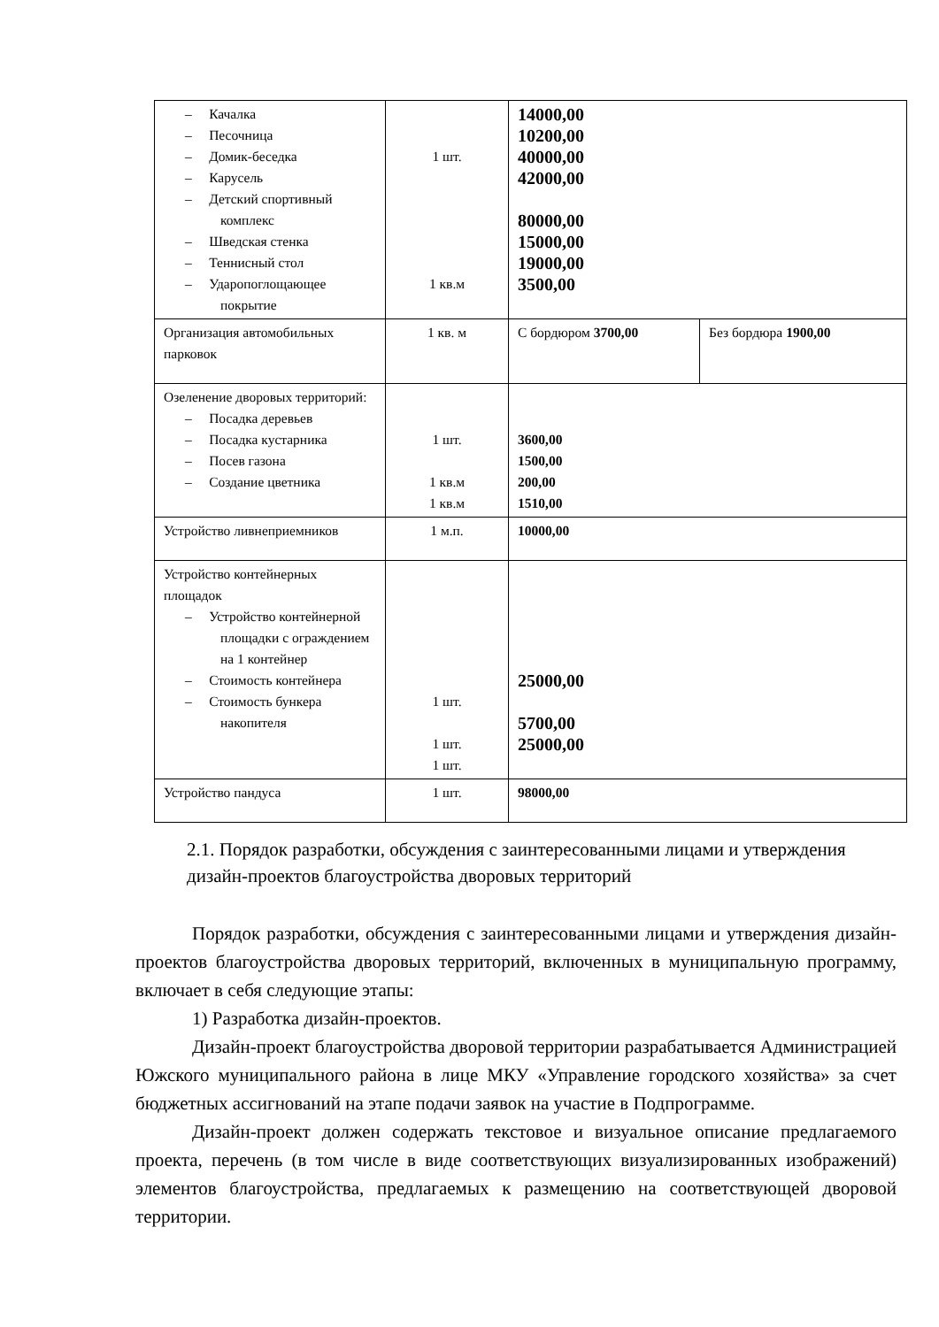| – Качалка – Песочница – Домик-беседка – Карусель – Детский спортивный комплекс – Шведская стенка – Теннисный стол – Ударопоглощающее покрытие | 1 шт. 1 кв.м | 14000,00 10200,00 40000,00 42000,00 80000,00 15000,00 19000,00 3500,00 | |
| Организация автомобильных парковок | 1 кв. м | С бордюром 3700,00 | Без бордюра 1900,00 |
| Озеленение дворовых территорий: – Посадка деревьев – Посадка кустарника – Посев газона – Создание цветника | 1 шт. 1 кв.м 1 кв.м | 3600,00 1500,00 200,00 1510,00 | |
| Устройство ливнеприемников | 1 м.п. | 10000,00 | |
| Устройство контейнерных площадок – Устройство контейнерной площадки с ограждением на 1 контейнер – Стоимость контейнера – Стоимость бункера накопителя | 1 шт. 1 шт. 1 шт. | 25000,00 5700,00 25000,00 | |
| Устройство пандуса | 1 шт. | 98000,00 | |
2.1. Порядок разработки, обсуждения с заинтересованными лицами и утверждения дизайн-проектов благоустройства дворовых территорий
Порядок разработки, обсуждения с заинтересованными лицами и утверждения дизайн-проектов благоустройства дворовых территорий, включенных в муниципальную программу, включает в себя следующие этапы:
1) Разработка дизайн-проектов.
Дизайн-проект благоустройства дворовой территории разрабатывается Администрацией Южского муниципального района в лице МКУ «Управление городского хозяйства» за счет бюджетных ассигнований на этапе подачи заявок на участие в Подпрограмме.
Дизайн-проект должен содержать текстовое и визуальное описание предлагаемого проекта, перечень (в том числе в виде соответствующих визуализированных изображений) элементов благоустройства, предлагаемых к размещению на соответствующей дворовой территории.